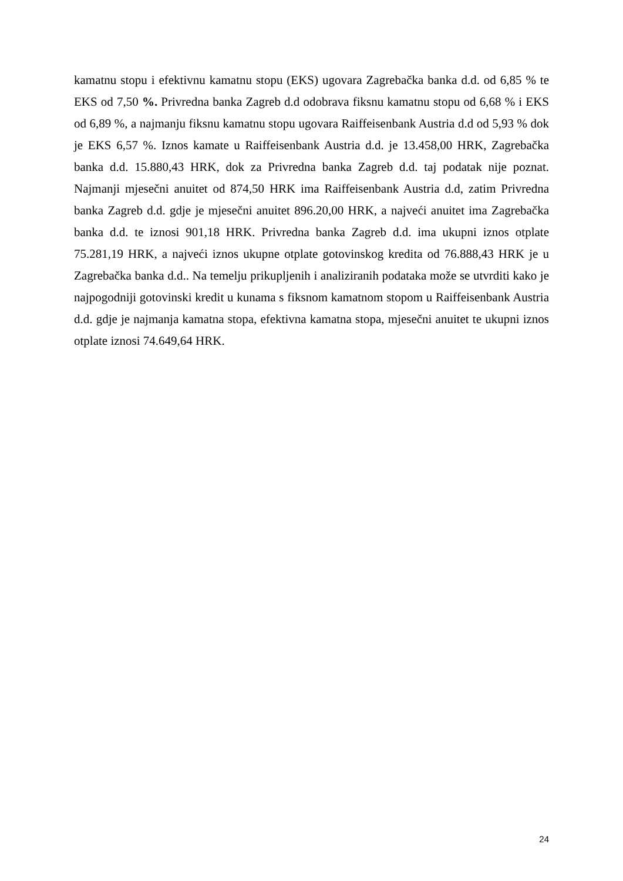kamatnu stopu i efektivnu kamatnu stopu (EKS) ugovara Zagrebačka banka d.d. od 6,85 % te EKS od 7,50 %. Privredna banka Zagreb d.d odobrava fiksnu kamatnu stopu od 6,68 % i EKS od 6,89 %, a najmanju fiksnu kamatnu stopu ugovara Raiffeisenbank Austria d.d od 5,93 % dok je EKS 6,57 %. Iznos kamate u Raiffeisenbank Austria d.d. je 13.458,00 HRK, Zagrebačka banka d.d. 15.880,43 HRK, dok za Privredna banka Zagreb d.d. taj podatak nije poznat. Najmanji mjesečni anuitet od 874,50 HRK ima Raiffeisenbank Austria d.d, zatim Privredna banka Zagreb d.d. gdje je mjesečni anuitet 896.20,00 HRK, a najveći anuitet ima Zagrebačka banka d.d. te iznosi 901,18 HRK. Privredna banka Zagreb d.d. ima ukupni iznos otplate 75.281,19 HRK, a najveći iznos ukupne otplate gotovinskog kredita od 76.888,43 HRK je u Zagrebačka banka d.d.. Na temelju prikupljenih i analiziranih podataka može se utvrditi kako je najpogodniji gotovinski kredit u kunama s fiksnom kamatnom stopom u Raiffeisenbank Austria d.d. gdje je najmanja kamatna stopa, efektivna kamatna stopa, mjesečni anuitet te ukupni iznos otplate iznosi 74.649,64 HRK.
24